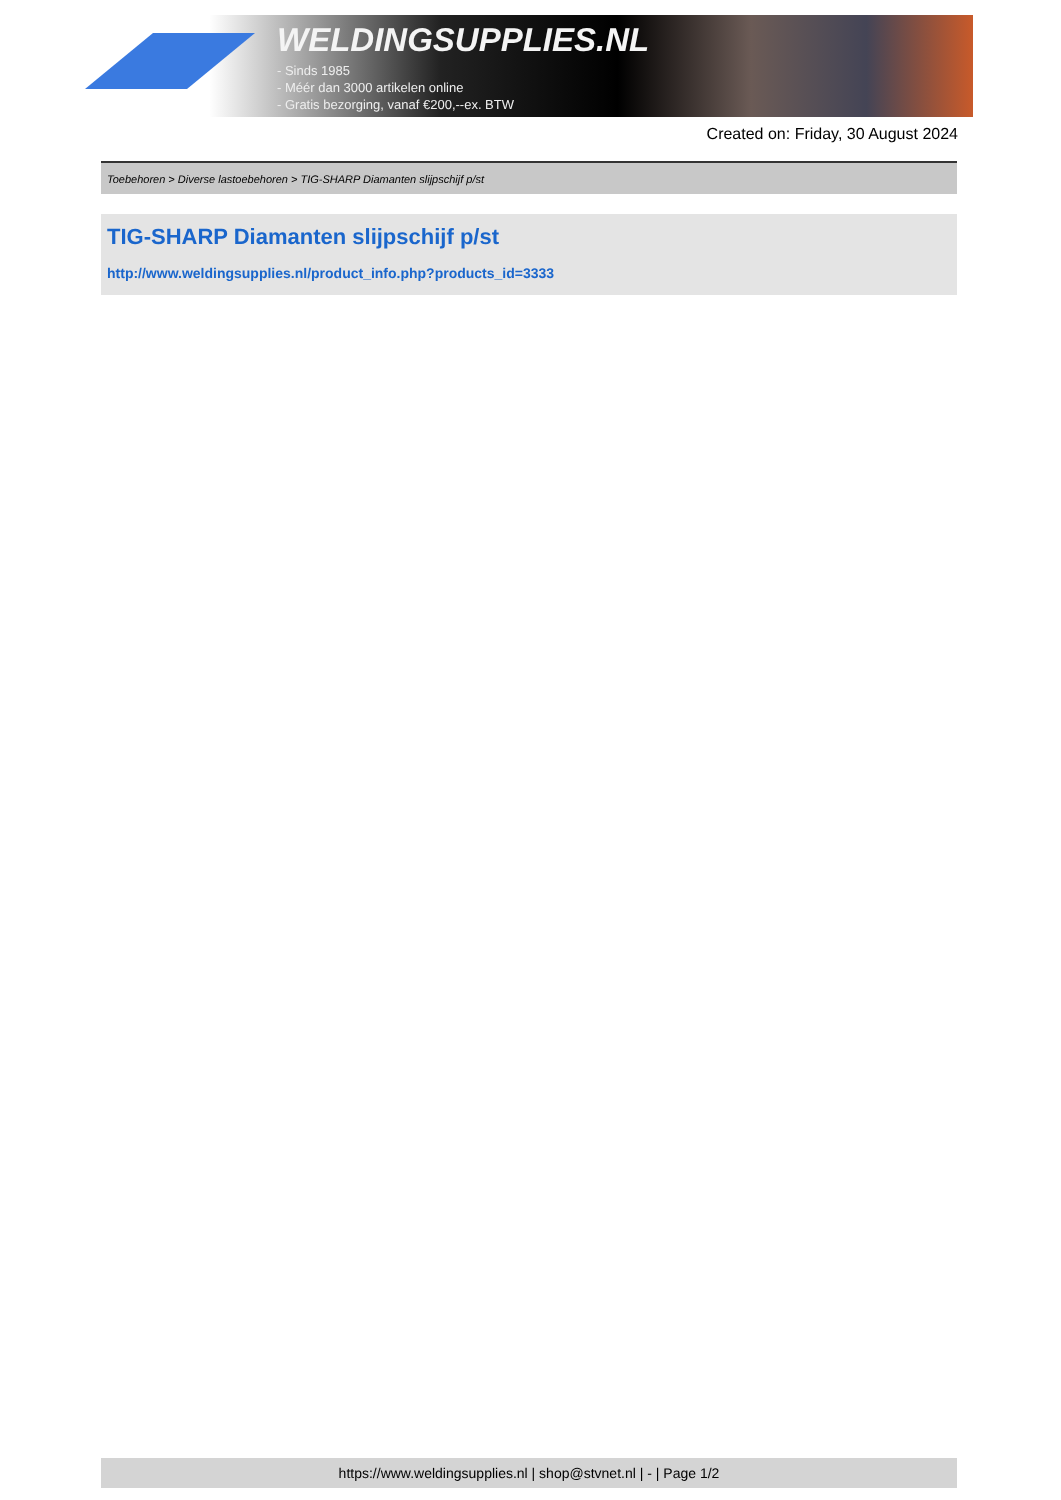WELDINGSUPPLIES.NL
- Sinds 1985
- Méér dan 3000 artikelen online
- Gratis bezorging, vanaf €200,--ex. BTW
Created on: Friday, 30 August 2024
Toebehoren > Diverse lastoebehoren > TIG-SHARP Diamanten slijpschijf p/st
TIG-SHARP Diamanten slijpschijf p/st
http://www.weldingsupplies.nl/product_info.php?products_id=3333
https://www.weldingsupplies.nl | shop@stvnet.nl | - | Page 1/2